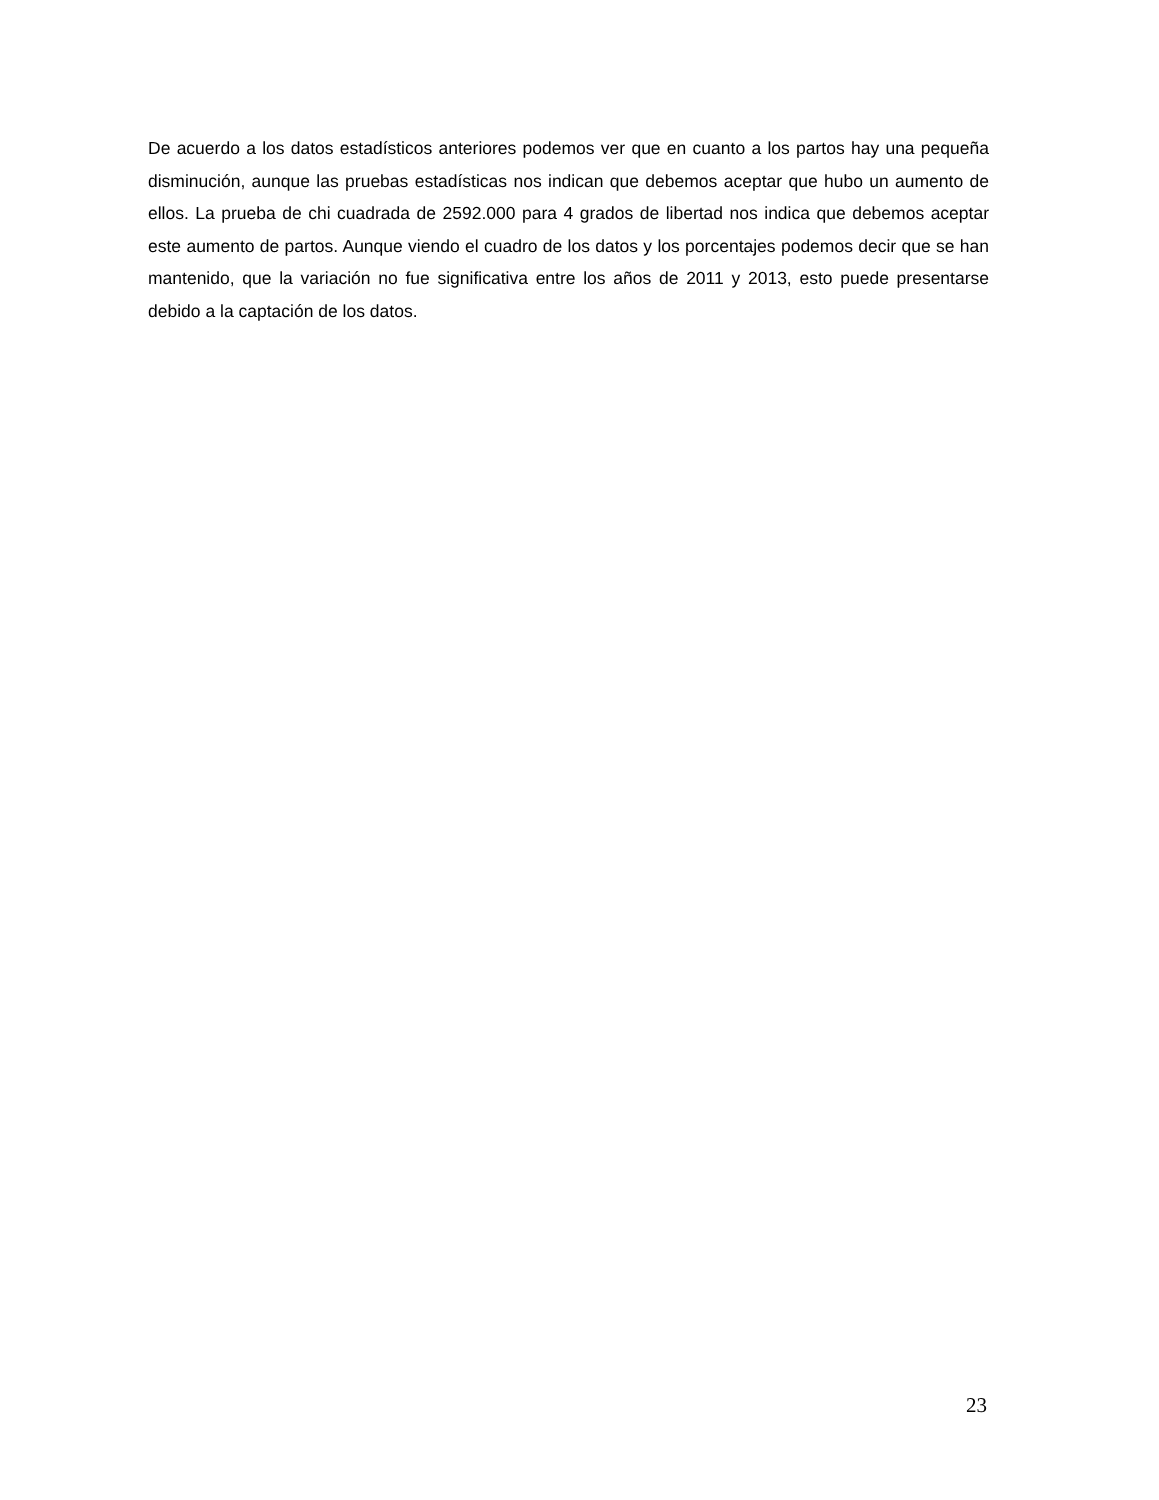De acuerdo a los datos estadísticos anteriores podemos ver que en cuanto a los partos hay una pequeña disminución, aunque las pruebas estadísticas nos indican que debemos aceptar que hubo un aumento de ellos. La prueba de chi cuadrada de 2592.000 para 4 grados de libertad nos indica que debemos aceptar este aumento de partos. Aunque viendo el cuadro de los datos y los porcentajes podemos decir que se han mantenido, que la variación no fue significativa entre los años de 2011 y 2013, esto puede presentarse debido a la captación de los datos.
23